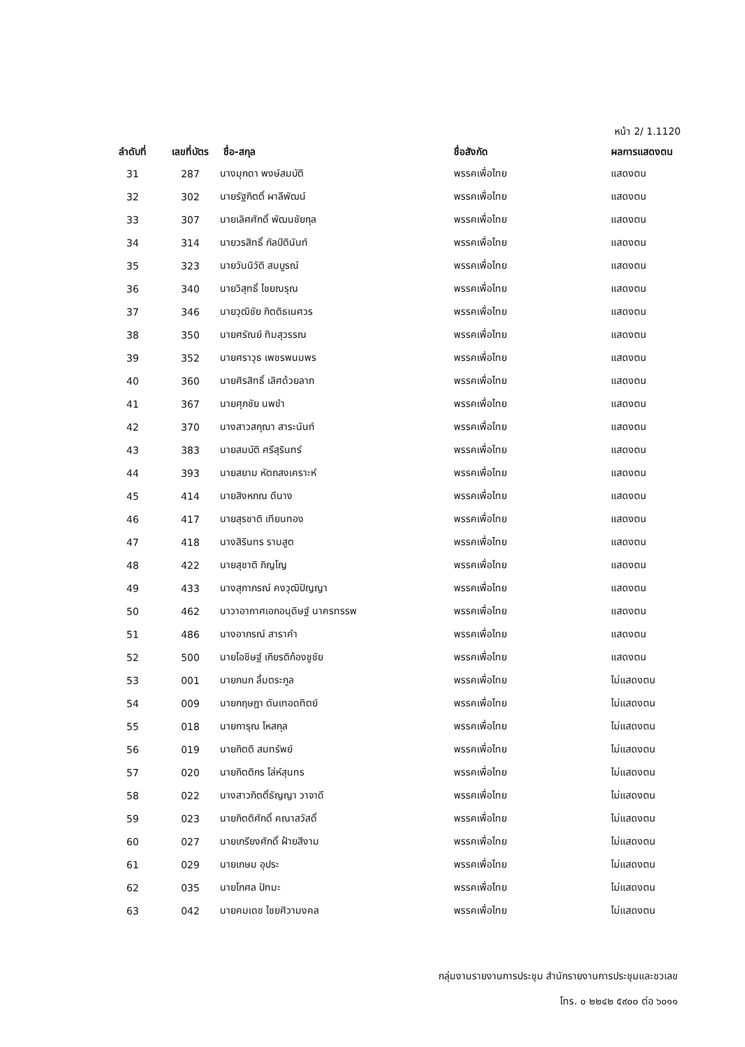หน้า 2/ 1.1120
| ลำดับที่ | เลขที่บัตร | ชื่อ-สกุล | ชื่อสังกัด | ผลการแสดงตน |
| --- | --- | --- | --- | --- |
| 31 | 287 | นางมุกดา พงษ์สมบัติ | พรรคเพื่อไทย | แสดงตน |
| 32 | 302 | นายรัฐกิตติ์ ผาลีพัฒน์ | พรรคเพื่อไทย | แสดงตน |
| 33 | 307 | นายเลิศศักดิ์ พัฒนชัยกุล | พรรคเพื่อไทย | แสดงตน |
| 34 | 314 | นายวรสิทธิ์ กัลป์ตินันท์ | พรรคเพื่อไทย | แสดงตน |
| 35 | 323 | นายวันนิวัติ สมบูรณ์ | พรรคเพื่อไทย | แสดงตน |
| 36 | 340 | นายวิสุทธิ์ ไชยณรุณ | พรรคเพื่อไทย | แสดงตน |
| 37 | 346 | นายวุฒิชัย กิตติธเนศวร | พรรคเพื่อไทย | แสดงตน |
| 38 | 350 | นายศรัณย์ ทิมสุวรรณ | พรรคเพื่อไทย | แสดงตน |
| 39 | 352 | นายศราวุธ เพชรพนมพร | พรรคเพื่อไทย | แสดงตน |
| 40 | 360 | นายศิรสิทธิ์ เลิศด้วยลาภ | พรรคเพื่อไทย | แสดงตน |
| 41 | 367 | นายศุภชัย นพขำ | พรรคเพื่อไทย | แสดงตน |
| 42 | 370 | นางสาวสกุณา สาระนันท์ | พรรคเพื่อไทย | แสดงตน |
| 43 | 383 | นายสมบัติ ศรีสุรินทร์ | พรรคเพื่อไทย | แสดงตน |
| 44 | 393 | นายสยาม หัตถสงเคราะห์ | พรรคเพื่อไทย | แสดงตน |
| 45 | 414 | นายสิงหภณ ดีนาง | พรรคเพื่อไทย | แสดงตน |
| 46 | 417 | นายสุรชาติ เทียนทอง | พรรคเพื่อไทย | แสดงตน |
| 47 | 418 | นางสิรินทร รามสูต | พรรคเพื่อไทย | แสดงตน |
| 48 | 422 | นายสุชาติ ภิญโญ | พรรคเพื่อไทย | แสดงตน |
| 49 | 433 | นางสุภาภรณ์ คงวุฒิปัญญา | พรรคเพื่อไทย | แสดงตน |
| 50 | 462 | นาวาอากาศเอกอนุดิษฐ์ นาครทรรพ | พรรคเพื่อไทย | แสดงตน |
| 51 | 486 | นางอาภรณ์ สาราคำ | พรรคเพื่อไทย | แสดงตน |
| 52 | 500 | นายโอชิษฐ์ เกียรติก้องชูชัย | พรรคเพื่อไทย | แสดงตน |
| 53 | 001 | นายกนก ลิ้มตระกูล | พรรคเพื่อไทย | ไม่แสดงตน |
| 54 | 009 | นายกฤษฎา ตันเทอดทิตย์ | พรรคเพื่อไทย | ไม่แสดงตน |
| 55 | 018 | นายการุณ โหสกุล | พรรคเพื่อไทย | ไม่แสดงตน |
| 56 | 019 | นายกิตติ สมทรัพย์ | พรรคเพื่อไทย | ไม่แสดงตน |
| 57 | 020 | นายกิตติกร โล่ห์สุนทร | พรรคเพื่อไทย | ไม่แสดงตน |
| 58 | 022 | นางสาวกิตติ์ธัญญา วาจาดี | พรรคเพื่อไทย | ไม่แสดงตน |
| 59 | 023 | นายกิตติศักดิ์ คณาสวัสดิ์ | พรรคเพื่อไทย | ไม่แสดงตน |
| 60 | 027 | นายเกรียงศักดิ์ ฝ้ายสีงาม | พรรคเพื่อไทย | ไม่แสดงตน |
| 61 | 029 | นายเกษม อุประ | พรรคเพื่อไทย | ไม่แสดงตน |
| 62 | 035 | นายโกศล ปัทมะ | พรรคเพื่อไทย | ไม่แสดงตน |
| 63 | 042 | นายคมเดช ไชยศิวามงคล | พรรคเพื่อไทย | ไม่แสดงตน |
กลุ่มงานรายงานการประชุม สำนักรายงานการประชุมและชวเลข
โทร. ๐ ๒๒๔๒ ๕๙๐๐ ต่อ ๖๐๑๑